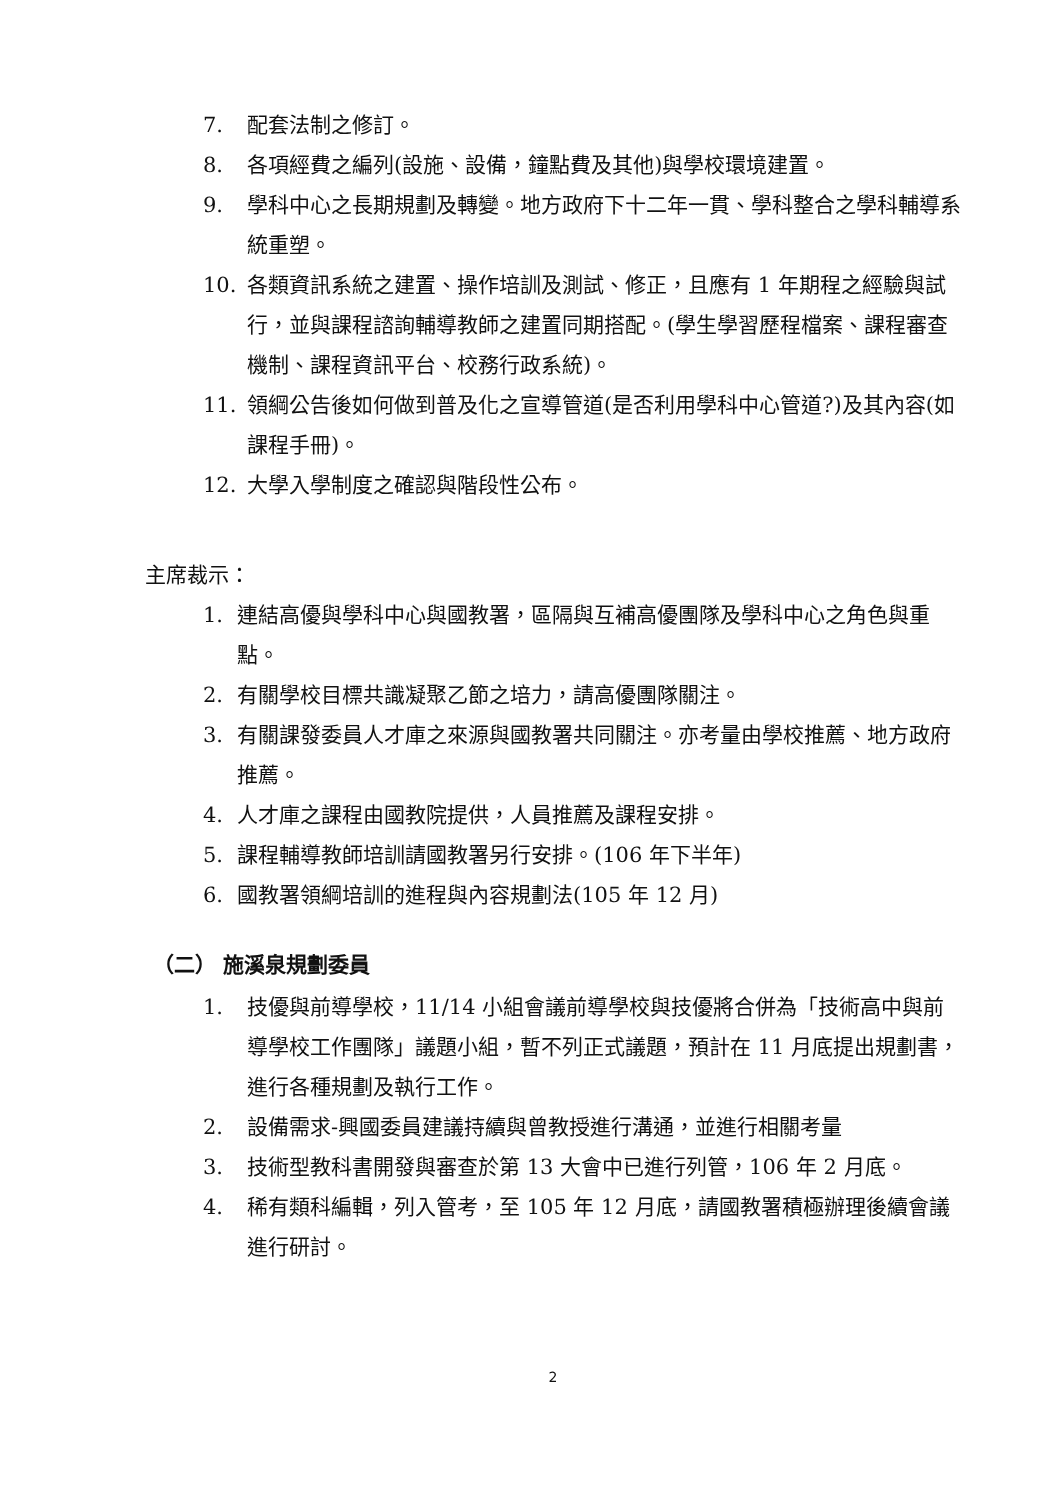7. 配套法制之修訂。
8. 各項經費之編列(設施、設備，鐘點費及其他)與學校環境建置。
9. 學科中心之長期規劃及轉變。地方政府下十二年一貫、學科整合之學科輔導系統重塑。
10. 各類資訊系統之建置、操作培訓及測試、修正，且應有 1 年期程之經驗與試行，並與課程諮詢輔導教師之建置同期搭配。(學生學習歷程檔案、課程審查機制、課程資訊平台、校務行政系統)。
11. 領綱公告後如何做到普及化之宣導管道(是否利用學科中心管道?)及其內容(如課程手冊)。
12. 大學入學制度之確認與階段性公布。
主席裁示：
1. 連結高優與學科中心與國教署，區隔與互補高優團隊及學科中心之角色與重點。
2. 有關學校目標共識凝聚乙節之培力，請高優團隊關注。
3. 有關課發委員人才庫之來源與國教署共同關注。亦考量由學校推薦、地方政府推薦。
4. 人才庫之課程由國教院提供，人員推薦及課程安排。
5. 課程輔導教師培訓請國教署另行安排。(106 年下半年)
6. 國教署領綱培訓的進程與內容規劃法(105 年 12 月)
（二） 施溪泉規劃委員
1. 技優與前導學校，11/14 小組會議前導學校與技優將合併為「技術高中與前導學校工作團隊」議題小組，暫不列正式議題，預計在 11 月底提出規劃書，進行各種規劃及執行工作。
2. 設備需求-興國委員建議持續與曾教授進行溝通，並進行相關考量
3. 技術型教科書開發與審查於第 13 大會中已進行列管，106 年 2 月底。
4. 稀有類科編輯，列入管考，至 105 年 12 月底，請國教署積極辦理後續會議進行研討。
2